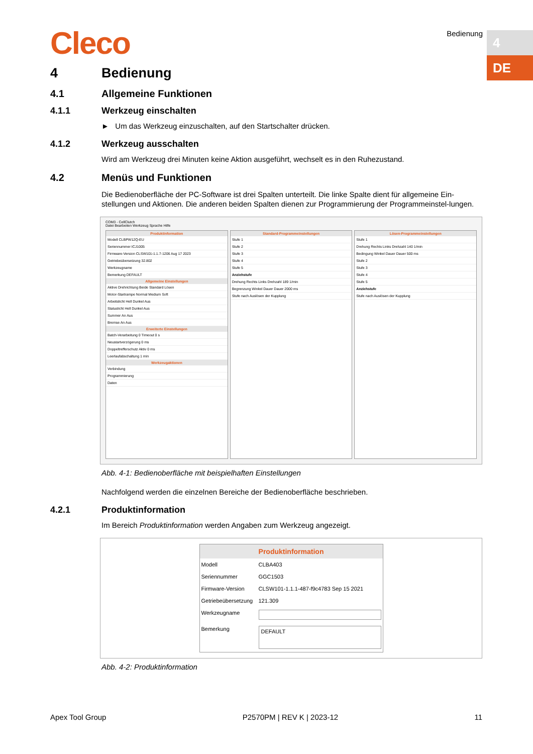Cleco Bedienung
4
DE
4 Bedienung
4.1 Allgemeine Funktionen
4.1.1 Werkzeug einschalten
► Um das Werkzeug einzuschalten, auf den Startschalter drücken.
4.1.2 Werkzeug ausschalten
Wird am Werkzeug drei Minuten keine Aktion ausgeführt, wechselt es in den Ruhezustand.
4.2 Menüs und Funktionen
Die Bedienoberfläche der PC-Software ist drei Spalten unterteilt. Die linke Spalte dient für allgemeine Ein-stellungen und Aktionen. Die anderen beiden Spalten dienen zur Programmierung der Programmeinstel-lungen.
COM3 - CellClutch
Datei Bearbeiten Werkzeug Sprache Hilfe
Produktinformation
Modell CLBPW12Q-EU
Seriennummer ICJ1005
Firmware-Version CLSW101-1.1.7-1206 Aug 17 2023
Getriebeübersetzung 32.802
Werkzeugname
Bemerkung DEFAULT
Allgemeine Einstellungen
Aktive Drehrichtung Beide Standard Lösen
Motor-Startrampe Normal Medium Soft
Arbeitslicht Hell Dunkel Aus
Statuslicht Hell Dunkel Aus
Summer An Aus
Bremse An Aus
Erweiterte Einstellungen
Batch-Verarbeitung 0 Timeout 0 s
Neustartverzögerung 0 ms
Doppeltrefferschutz Aktiv 0 ms
Leerlaufabschaltung 1 min
Werkzeugaktionen
Verbindung
Programmierung
Daten
Standard-Programmeinstellungen
Stufe 1
Stufe 2
Stufe 3
Stufe 4
Stufe 5
Anziehstufe
Drehung Rechts Links Drehzahl 189 1/min
Begrenzung Winkel Dauer Dauer 2000 ms
Stufe nach Auslösen der Kupplung
Lösen-Programmeinstellungen
Stufe 1
Drehung Rechts Links Drehzahl 140 1/min
Bedingung Winkel Dauer Dauer 500 ms
Stufe 2
Stufe 3
Stufe 4
Stufe 5
Anziehstufe
Stufe nach Auslösen der Kupplung
Abb. 4-1: Bedienoberfläche mit beispielhaften Einstellungen
Nachfolgend werden die einzelnen Bereiche der Bedienoberfläche beschrieben.
4.2.1 Produktinformation
Im Bereich Produktinformation werden Angaben zum Werkzeug angezeigt.
Produktinformation
Modell CLBA403
Seriennummer GGC1503
Firmware-Version CLSW101-1.1.1-487-f9c4783 Sep 15 2021
Getriebeübersetzung 121.309
Werkzeugname
Bemerkung
DEFAULT
Abb. 4-2: Produktinformation
Apex Tool Group P2570PM | REV K | 2023-12 11